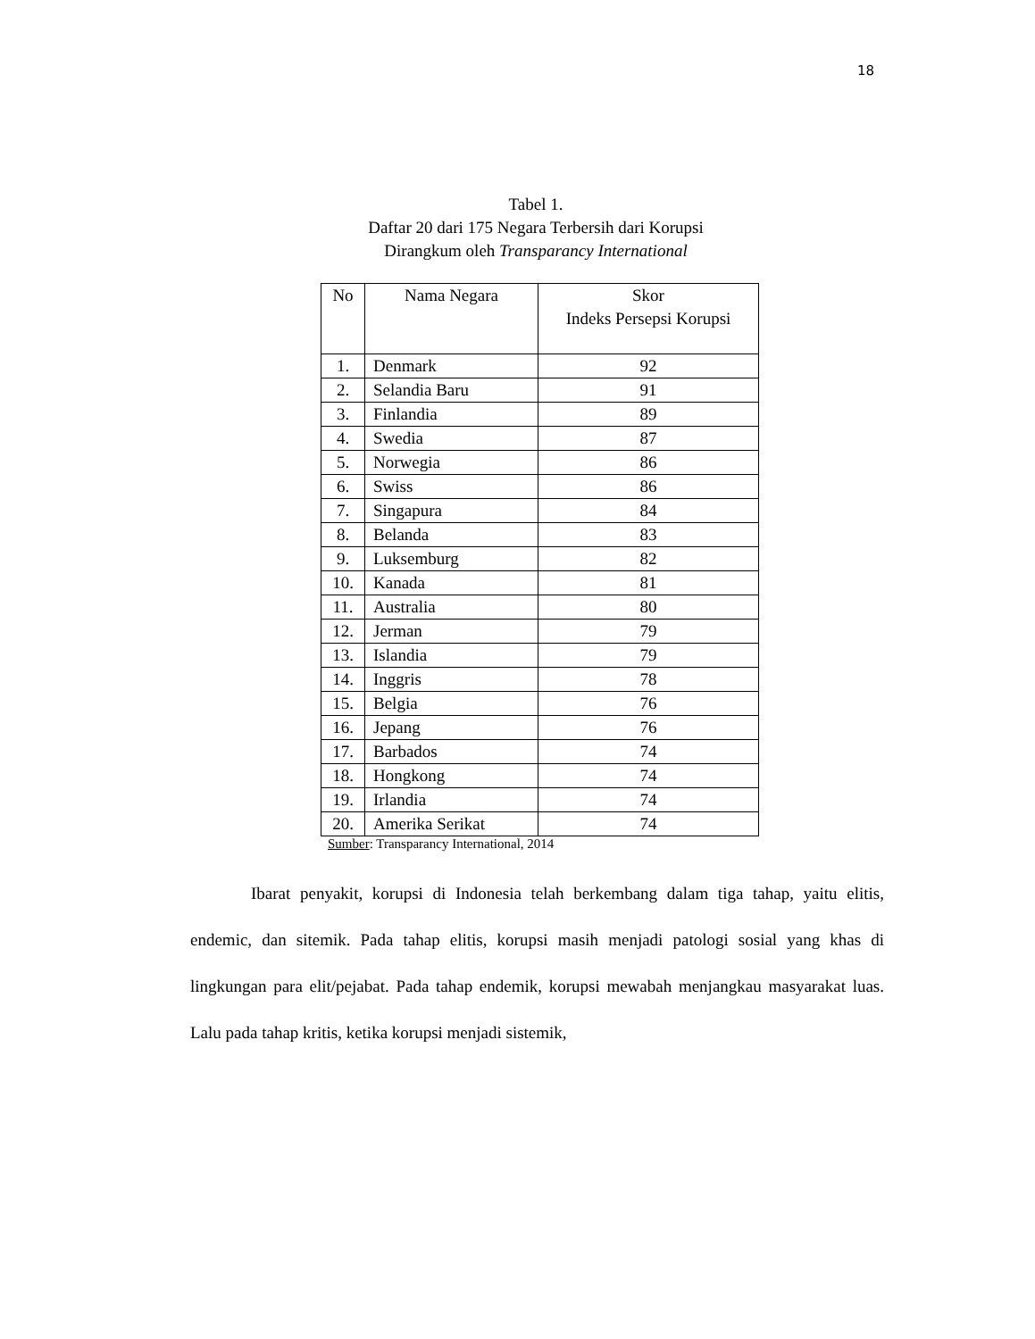18
Tabel 1.
Daftar 20 dari 175 Negara Terbersih dari Korupsi
Dirangkum oleh Transparancy International
| No | Nama Negara | Skor Indeks Persepsi Korupsi |
| --- | --- | --- |
| 1. | Denmark | 92 |
| 2. | Selandia Baru | 91 |
| 3. | Finlandia | 89 |
| 4. | Swedia | 87 |
| 5. | Norwegia | 86 |
| 6. | Swiss | 86 |
| 7. | Singapura | 84 |
| 8. | Belanda | 83 |
| 9. | Luksemburg | 82 |
| 10. | Kanada | 81 |
| 11. | Australia | 80 |
| 12. | Jerman | 79 |
| 13. | Islandia | 79 |
| 14. | Inggris | 78 |
| 15. | Belgia | 76 |
| 16. | Jepang | 76 |
| 17. | Barbados | 74 |
| 18. | Hongkong | 74 |
| 19. | Irlandia | 74 |
| 20. | Amerika Serikat | 74 |
Sumber: Transparancy International, 2014
Ibarat penyakit, korupsi di Indonesia telah berkembang dalam tiga tahap, yaitu elitis, endemic, dan sitemik. Pada tahap elitis, korupsi masih menjadi patologi sosial yang khas di lingkungan para elit/pejabat. Pada tahap endemik, korupsi mewabah menjangkau masyarakat luas. Lalu pada tahap kritis, ketika korupsi menjadi sistemik,